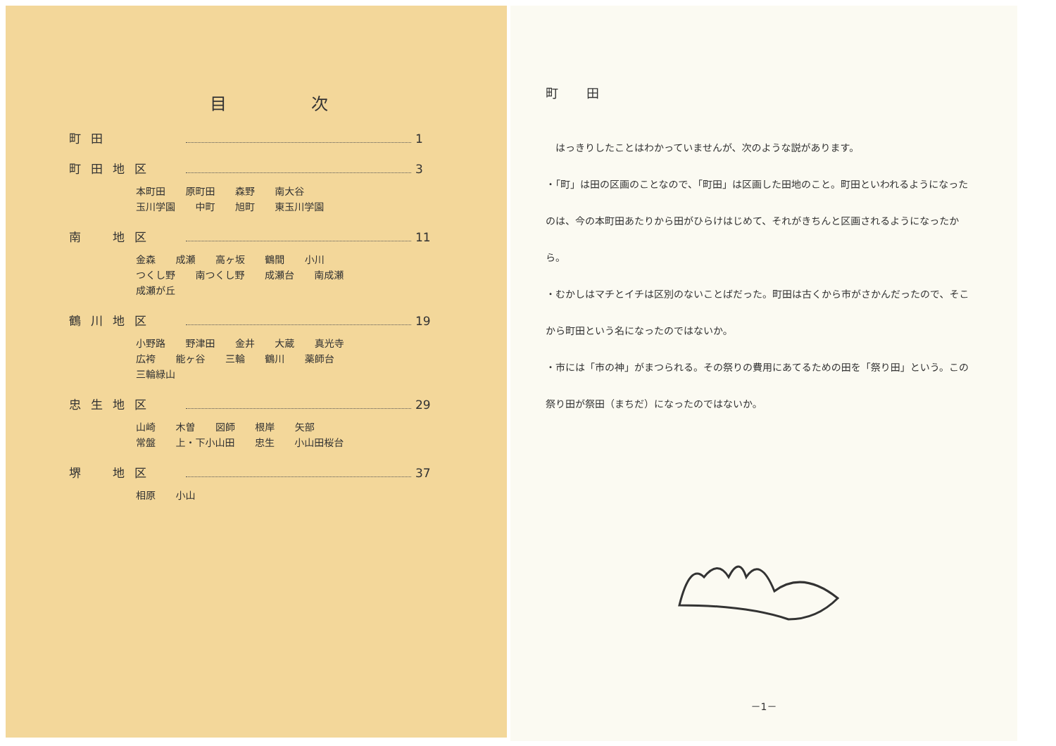目次
町田 1
町田地区 3
本町田 原町田 森野 南大谷
玉川学園 中町 旭町 東玉川学園
南　地区 11
金森 成瀬 高ヶ坂 鶴間 小川
つくし野 南つくし野 成瀬台 南成瀬
成瀬が丘
鶴川地区 19
小野路 野津田 金井 大蔵 真光寺
広袴 能ヶ谷 三輪 鶴川 薬師台
三輪緑山
忠生地区 29
山崎 木曽 図師 根岸 矢部
常盤 上・下小山田 忠生 小山田桜台
堺　地区 37
相原 小山
町田
　はっきりしたことはわかっていませんが、次のような説があります。
・「町」は田の区画のことなので、「町田」は区画した田地のこと。町田といわれるようになったのは、今の本町田あたりから田がひらけはじめて、それがきちんと区画されるようになったから。
・むかしはマチとイチは区別のないことばだった。町田は古くから市がさかんだったので、そこから町田という名になったのではないか。
・市には「市の神」がまつられる。その祭りの費用にあてるための田を「祭り田」という。この祭り田が祭田（まちだ）になったのではないか。
－1－